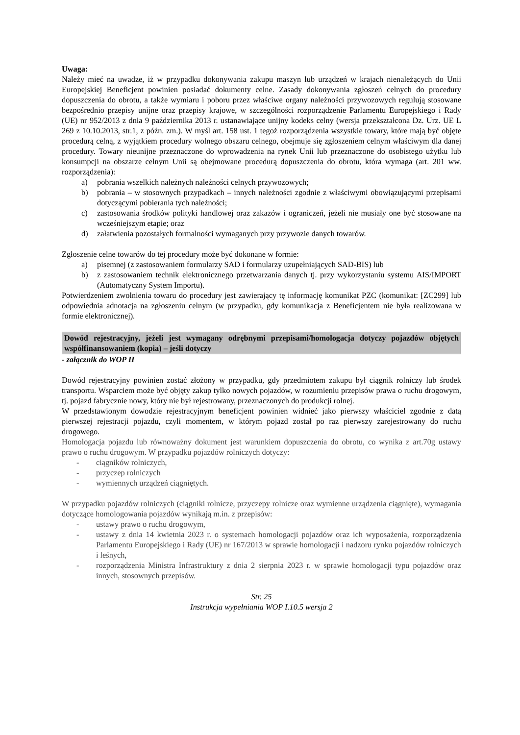Uwaga:
Należy mieć na uwadze, iż w przypadku dokonywania zakupu maszyn lub urządzeń w krajach nienależących do Unii Europejskiej Beneficjent powinien posiadać dokumenty celne. Zasady dokonywania zgłoszeń celnych do procedury dopuszczenia do obrotu, a także wymiaru i poboru przez właściwe organy należności przywozowych regulują stosowane bezpośrednio przepisy unijne oraz przepisy krajowe, w szczególności rozporządzenie Parlamentu Europejskiego i Rady (UE) nr 952/2013 z dnia 9 października 2013 r. ustanawiające unijny kodeks celny (wersja przekształcona Dz. Urz. UE L 269 z 10.10.2013, str.1, z późn. zm.). W myśl art. 158 ust. 1 tegoż rozporządzenia wszystkie towary, które mają być objęte procedurą celną, z wyjątkiem procedury wolnego obszaru celnego, obejmuje się zgłoszeniem celnym właściwym dla danej procedury. Towary nieunijne przeznaczone do wprowadzenia na rynek Unii lub przeznaczone do osobistego użytku lub konsumpcji na obszarze celnym Unii są obejmowane procedurą dopuszczenia do obrotu, która wymaga (art. 201 ww. rozporządzenia):
a) pobrania wszelkich należnych należności celnych przywozowych;
b) pobrania – w stosownych przypadkach – innych należności zgodnie z właściwymi obowiązującymi przepisami dotyczącymi pobierania tych należności;
c) zastosowania środków polityki handlowej oraz zakazów i ograniczeń, jeżeli nie musiały one być stosowane na wcześniejszym etapie; oraz
d) załatwienia pozostałych formalności wymaganych przy przywozie danych towarów.
Zgłoszenie celne towarów do tej procedury może być dokonane w formie:
a) pisemnej (z zastosowaniem formularzy SAD i formularzy uzupełniających SAD-BIS) lub
b) z zastosowaniem technik elektronicznego przetwarzania danych tj. przy wykorzystaniu systemu AIS/IMPORT (Automatyczny System Importu).
Potwierdzeniem zwolnienia towaru do procedury jest zawierający tę informację komunikat PZC (komunikat: [ZC299] lub odpowiednia adnotacja na zgłoszeniu celnym (w przypadku, gdy komunikacja z Beneficjentem nie była realizowana w formie elektronicznej).
Dowód rejestracyjny, jeżeli jest wymagany odrębnymi przepisami/homologacja dotyczy pojazdów objętych współfinansowaniem (kopia) – jeśli dotyczy
- załącznik do WOP II
Dowód rejestracyjny powinien zostać złożony w przypadku, gdy przedmiotem zakupu był ciągnik rolniczy lub środek transportu. Wsparciem może być objęty zakup tylko nowych pojazdów, w rozumieniu przepisów prawa o ruchu drogowym, tj. pojazd fabrycznie nowy, który nie był rejestrowany, przeznaczonych do produkcji rolnej.
W przedstawionym dowodzie rejestracyjnym beneficjent powinien widnieć jako pierwszy właściciel zgodnie z datą pierwszej rejestracji pojazdu, czyli momentem, w którym pojazd został po raz pierwszy zarejestrowany do ruchu drogowego.
Homologacja pojazdu lub równoważny dokument jest warunkiem dopuszczenia do obrotu, co wynika z art.70g ustawy prawo o ruchu drogowym. W przypadku pojazdów rolniczych dotyczy:
- ciągników rolniczych,
- przyczep rolniczych
- wymiennych urządzeń ciągniętych.
W przypadku pojazdów rolniczych (ciągniki rolnicze, przyczepy rolnicze oraz wymienne urządzenia ciągnięte), wymagania dotyczące homologowania pojazdów wynikają m.in. z przepisów:
- ustawy prawo o ruchu drogowym,
- ustawy z dnia 14 kwietnia 2023 r. o systemach homologacji pojazdów oraz ich wyposażenia, rozporządzenia Parlamentu Europejskiego i Rady (UE) nr 167/2013 w sprawie homologacji i nadzoru rynku pojazdów rolniczych i leśnych,
- rozporządzenia Ministra Infrastruktury z dnia 2 sierpnia 2023 r. w sprawie homologacji typu pojazdów oraz innych, stosownych przepisów.
Str. 25
Instrukcja wypełniania WOP I.10.5 wersja 2